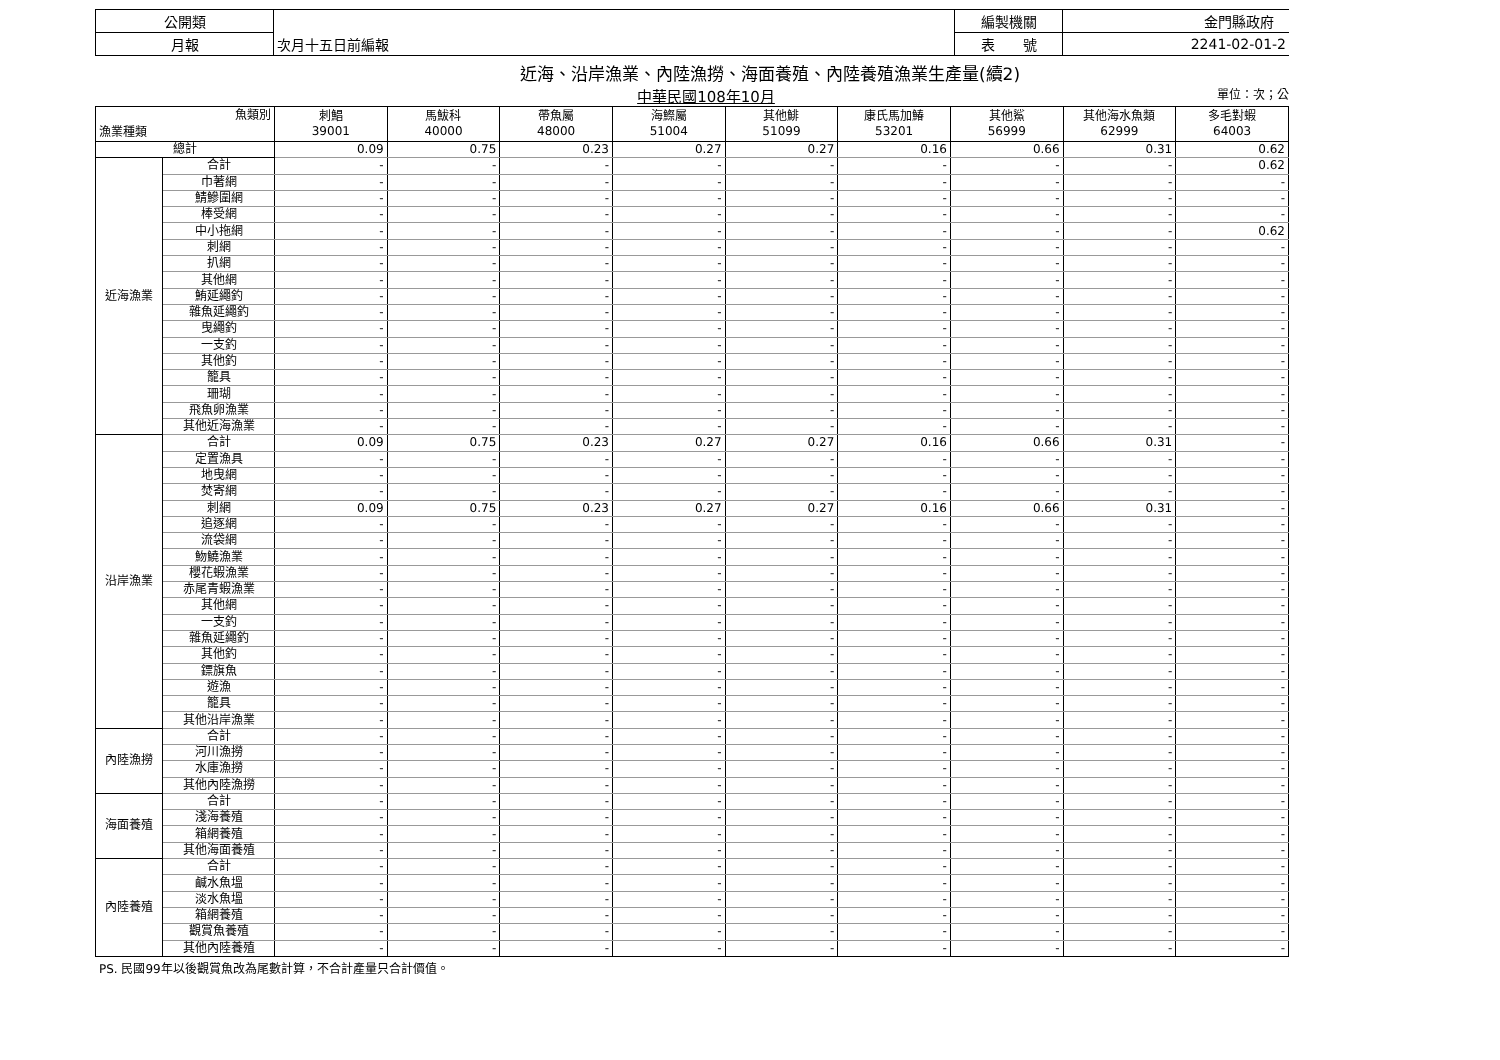| 公開類 | | 編製機關 | 金門縣政府 |
| 月報 | 次月十五日前編報 | 表 號 | 2241-02-01-2 |
近海、沿岸漁業、內陸漁撈、海面養殖、內陸養殖漁業生產量(續2)
中華民國108年10月 單位：次；公
| 魚類別 漁業種類 | | 刺鯧 39001 | 馬鮁科 40000 | 帶魚屬 48000 | 海鰶屬 51004 | 其他鯡 51099 | 康氏馬加鰆 53201 | 其他鯊 56999 | 其他海水魚類 62999 | 多毛對蝦 64003 |
| --- | --- | --- | --- | --- | --- | --- | --- | --- | --- | --- |
| 總計 | | 0.09 | 0.75 | 0.23 | 0.27 | 0.27 | 0.16 | 0.66 | 0.31 | 0.62 |
| 近海漁業 | 合計 | - | - | - | - | - | - | - | - | 0.62 |
| | 巾著網 | - | - | - | - | - | - | - | - | - |
| | 鯖鰺圍網 | - | - | - | - | - | - | - | - | - |
| | 棒受網 | - | - | - | - | - | - | - | - | - |
| | 中小拖網 | - | - | - | - | - | - | - | - | 0.62 |
| | 刺網 | - | - | - | - | - | - | - | - | - |
| | 扒網 | - | - | - | - | - | - | - | - | - |
| | 其他網 | - | - | - | - | - | - | - | - | - |
| | 鮪延繩釣 | - | - | - | - | - | - | - | - | - |
| | 雜魚延繩釣 | - | - | - | - | - | - | - | - | - |
| | 曳繩釣 | - | - | - | - | - | - | - | - | - |
| | 一支釣 | - | - | - | - | - | - | - | - | - |
| | 其他釣 | - | - | - | - | - | - | - | - | - |
| | 籠具 | - | - | - | - | - | - | - | - | - |
| | 珊瑚 | - | - | - | - | - | - | - | - | - |
| | 飛魚卵漁業 | - | - | - | - | - | - | - | - | - |
| | 其他近海漁業 | - | - | - | - | - | - | - | - | - |
| 沿岸漁業 | 合計 | 0.09 | 0.75 | 0.23 | 0.27 | 0.27 | 0.16 | 0.66 | 0.31 | - |
| | 定置漁具 | - | - | - | - | - | - | - | - | - |
| | 地曳網 | - | - | - | - | - | - | - | - | - |
| | 焚寄網 | - | - | - | - | - | - | - | - | - |
| | 刺網 | 0.09 | 0.75 | 0.23 | 0.27 | 0.27 | 0.16 | 0.66 | 0.31 | - |
| | 追逐網 | - | - | - | - | - | - | - | - | - |
| | 流袋網 | - | - | - | - | - | - | - | - | - |
| | 魩鱙漁業 | - | - | - | - | - | - | - | - | - |
| | 櫻花蝦漁業 | - | - | - | - | - | - | - | - | - |
| | 赤尾青蝦漁業 | - | - | - | - | - | - | - | - | - |
| | 其他網 | - | - | - | - | - | - | - | - | - |
| | 一支釣 | - | - | - | - | - | - | - | - | - |
| | 雜魚延繩釣 | - | - | - | - | - | - | - | - | - |
| | 其他釣 | - | - | - | - | - | - | - | - | - |
| | 鏢旗魚 | - | - | - | - | - | - | - | - | - |
| | 遊漁 | - | - | - | - | - | - | - | - | - |
| | 籠具 | - | - | - | - | - | - | - | - | - |
| | 其他沿岸漁業 | - | - | - | - | - | - | - | - | - |
| 內陸漁撈 | 合計 | - | - | - | - | - | - | - | - | - |
| | 河川漁撈 | - | - | - | - | - | - | - | - | - |
| | 水庫漁撈 | - | - | - | - | - | - | - | - | - |
| | 其他內陸漁撈 | - | - | - | - | - | - | - | - | - |
| 海面養殖 | 合計 | - | - | - | - | - | - | - | - | - |
| | 淺海養殖 | - | - | - | - | - | - | - | - | - |
| | 箱網養殖 | - | - | - | - | - | - | - | - | - |
| | 其他海面養殖 | - | - | - | - | - | - | - | - | - |
| 內陸養殖 | 合計 | - | - | - | - | - | - | - | - | - |
| | 鹹水魚塭 | - | - | - | - | - | - | - | - | - |
| | 淡水魚塭 | - | - | - | - | - | - | - | - | - |
| | 箱網養殖 | - | - | - | - | - | - | - | - | - |
| | 觀賞魚養殖 | - | - | - | - | - | - | - | - | - |
| | 其他內陸養殖 | - | - | - | - | - | - | - | - | - |
PS. 民國99年以後觀賞魚改為尾數計算，不合計產量只合計價值。